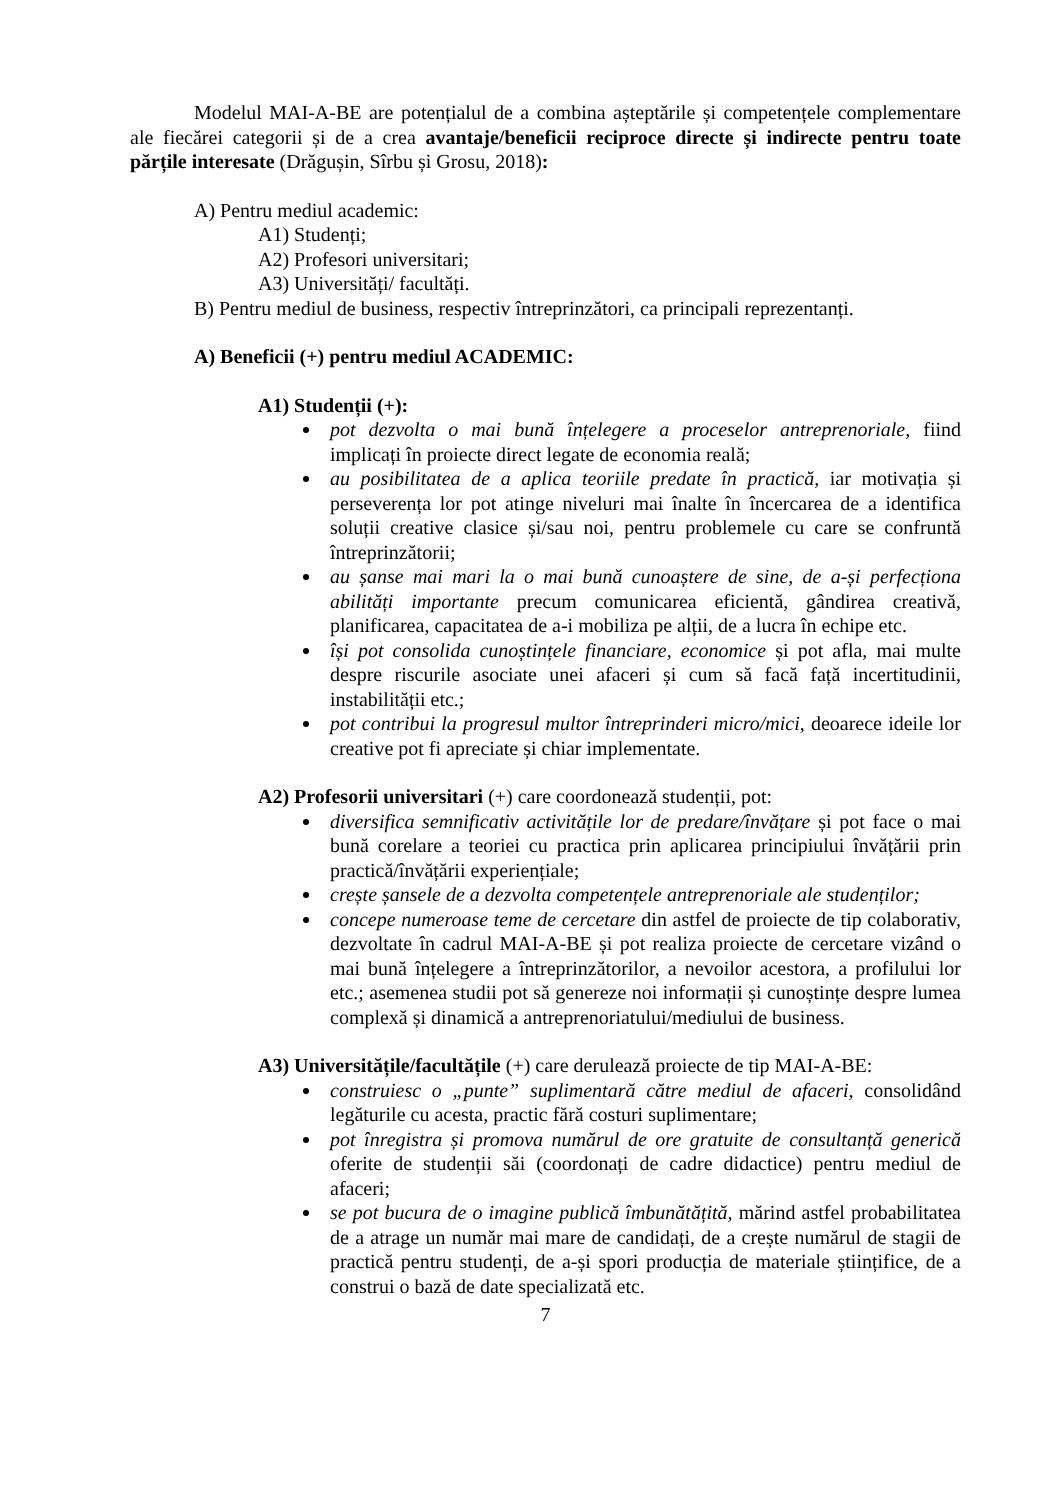Modelul MAI-A-BE are potențialul de a combina așteptările și competențele complementare ale fiecărei categorii și de a crea avantaje/beneficii reciproce directe și indirecte pentru toate părțile interesate (Drăgușin, Sîrbu și Grosu, 2018):
A) Pentru mediul academic:
A1) Studenți;
A2) Profesori universitari;
A3) Universități/ facultăți.
B) Pentru mediul de business, respectiv întreprinzători, ca principali reprezentanți.
A) Beneficii (+) pentru mediul ACADEMIC:
A1) Studenții (+):
pot dezvolta o mai bună înțelegere a proceselor antreprenoriale, fiind implicați în proiecte direct legate de economia reală;
au posibilitatea de a aplica teoriile predate în practică, iar motivația și perseverența lor pot atinge niveluri mai înalte în încercarea de a identifica soluții creative clasice și/sau noi, pentru problemele cu care se confruntă întreprinzătorii;
au șanse mai mari la o mai bună cunoaștere de sine, de a-și perfecționa abilități importante precum comunicarea eficientă, gândirea creativă, planificarea, capacitatea de a-i mobiliza pe alții, de a lucra în echipe etc.
își pot consolida cunoștințele financiare, economice și pot afla, mai multe despre riscurile asociate unei afaceri și cum să facă față incertitudinii, instabilității etc.;
pot contribui la progresul multor întreprinderi micro/mici, deoarece ideile lor creative pot fi apreciate și chiar implementate.
A2) Profesorii universitari (+) care coordonează studenții, pot:
diversifica semnificativ activitățile lor de predare/învățare și pot face o mai bună corelare a teoriei cu practica prin aplicarea principiului învățării prin practică/învățării experiențiale;
crește șansele de a dezvolta competențele antreprenoriale ale studenților;
concepe numeroase teme de cercetare din astfel de proiecte de tip colaborativ, dezvoltate în cadrul MAI-A-BE și pot realiza proiecte de cercetare vizând o mai bună înțelegere a întreprinzătorilor, a nevoilor acestora, a profilului lor etc.; asemenea studii pot să genereze noi informații și cunoștințe despre lumea complexă și dinamică a antreprenoriatului/mediului de business.
A3) Universitățile/facultățile (+) care derulează proiecte de tip MAI-A-BE:
construiesc o „punte” suplimentară către mediul de afaceri, consolidând legăturile cu acesta, practic fără costuri suplimentare;
pot înregistra și promova numărul de ore gratuite de consultanță generică oferite de studenții săi (coordonați de cadre didactice) pentru mediul de afaceri;
se pot bucura de o imagine publică îmbunătățită, mărind astfel probabilitatea de a atrage un număr mai mare de candidați, de a crește numărul de stagii de practică pentru studenți, de a-și spori producția de materiale științifice, de a construi o bază de date specializată etc.
7